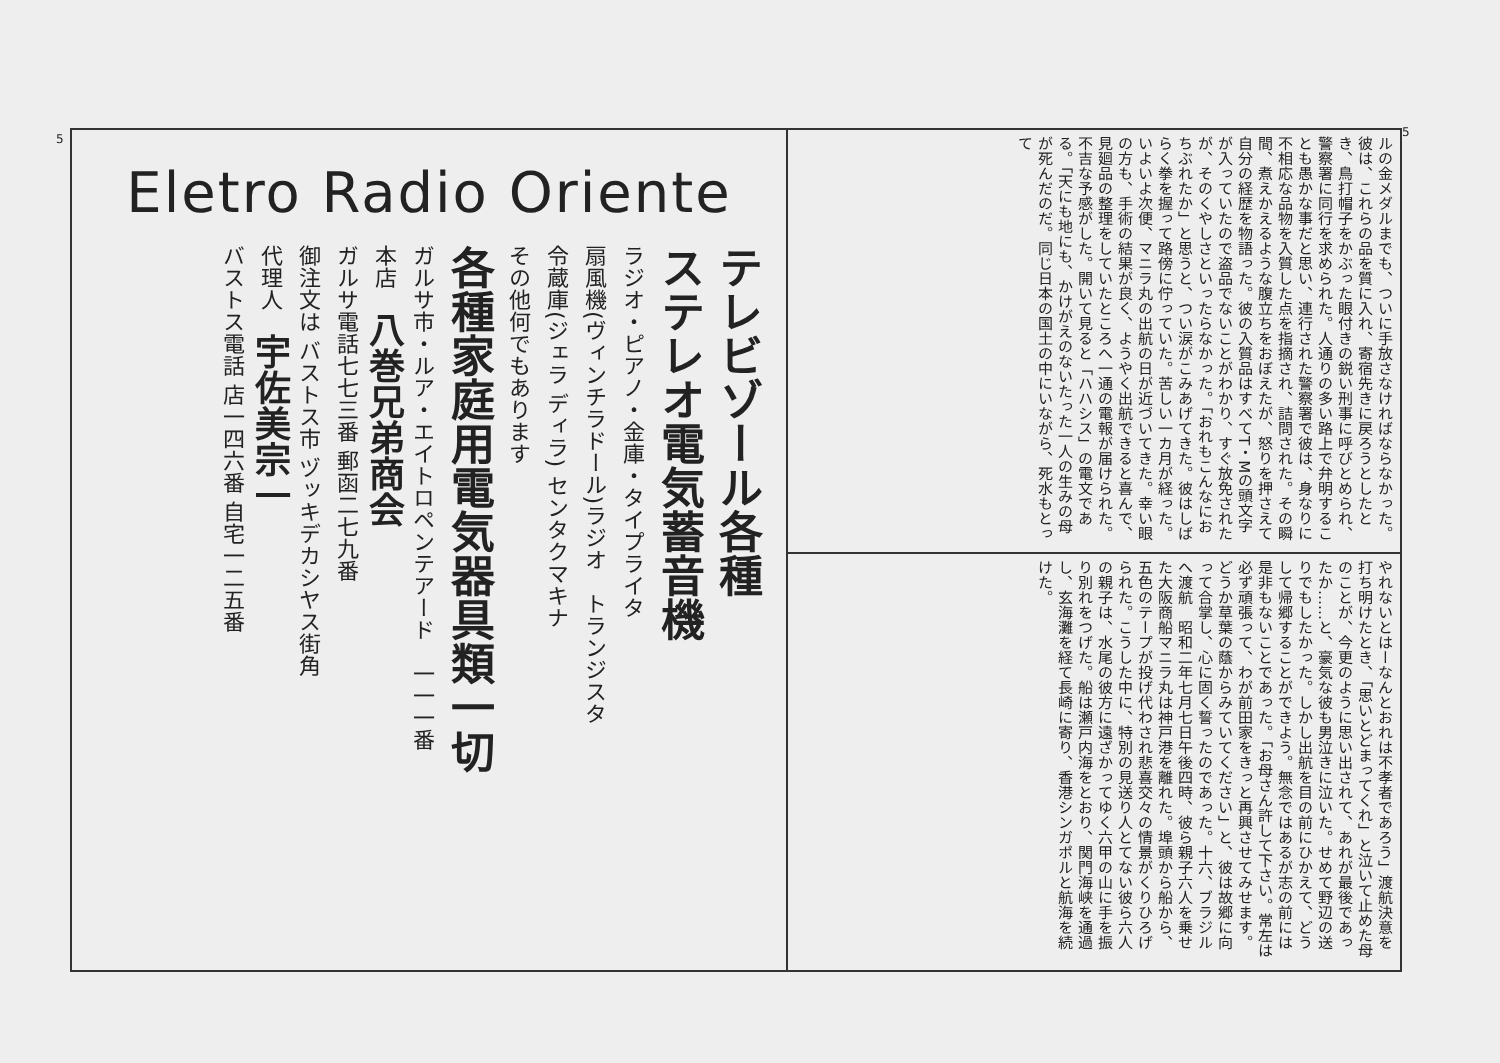5 5
ルの金メダルまでも、ついに手放さなければならなかった。彼は、これらの品を質に入れ、寄宿先きに戻ろうとしたとき、鳥打帽子をかぶった眼付きの鋭い刑事に呼びとめられ、警察署に同行を求められた。人通りの多い路上で弁明することも愚かな事だと思い、連行された警察署で彼は、身なりに不相応な品物を入質した点を指摘され、詰問された。その瞬間、煮えかえるような腹立ちをおぼえたが、怒りを押さえて自分の経歴を物語った。彼の入質品はすべてT・Mの頭文字が入っていたので盗品でないことがわかり、すぐ放免されたが、そのくやしさといったらなかった。「おれもこんなにおちぶれたか」と思うと、つい涙がこみあげてきた。彼はしばらく拳を握って路傍に佇っていた。苦しい一カ月が経った。いよいよ次便、マニラ丸の出航の日が近づいてきた。幸い眼の方も、手術の結果が良く、ようやく出航できると喜んで、見廻品の整理をしていたところへ一通の電報が届けられた。不吉な予感がした。開いて見ると「ハハシス」の電文である。「天にも地にも、かけがえのないたった一人の生みの母が死んだのだ。同じ日本の国土の中にいながら、死水もとって
やれないとはーなんとおれは不孝者であろう」渡航決意を打ち明けたとき、「思いとどまってくれ」と泣いて止めた母のことが、今更のように思い出されて、あれが最後であったか……と、豪気な彼も男泣きに泣いた。せめて野辺の送りでもしたかった。しかし出航を目の前にひかえて、どうして帰郷することができよう。無念ではあるが志の前には是非もないことであった。「お母さん許して下さい。常左は必ず頑張って、わが前田家をきっと再興させてみせます。どうか草葉の蔭からみていてください」と、彼は故郷に向って合掌し、心に固く誓ったのであった。十六、ブラジルへ渡航　昭和二年七月七日午後四時、彼ら親子六人を乗せた大阪商船マニラ丸は神戸港を離れた。埠頭から船から、五色のテープが投げ代わされ悲喜交々の情景がくりひろげられた。こうした中に、特別の見送り人とてない彼ら六人の親子は、水尾の彼方に遠ざかってゆく六甲の山に手を振り別れをつげた。船は瀬戸内海をとおり、関門海峡を通過し、玄海灘を経て長崎に寄り、香港シンガポルと航海を続けた。
Eletro Radio Oriente
テレビゾール各種
ステレオ電気蓄音機
ラジオ・ピアノ・金庫・タイプライタ
扇風機(ヴィンチラドール)ラジオ　トランジスタ
令蔵庫(ジェラ ディラ) センタクマキナ
その他何でもあります
各種家庭用電気器具類一切
ガルサ市・ルア・エイトロペンテアード　一一一番
本店　八巻兄弟商会
ガルサ電話七七三番 郵函二七九番
御注文は バストス市 ヅッキデカシヤス街角
代理人　宇佐美宗一
バストス電話 店一四六番 自宅一二五番